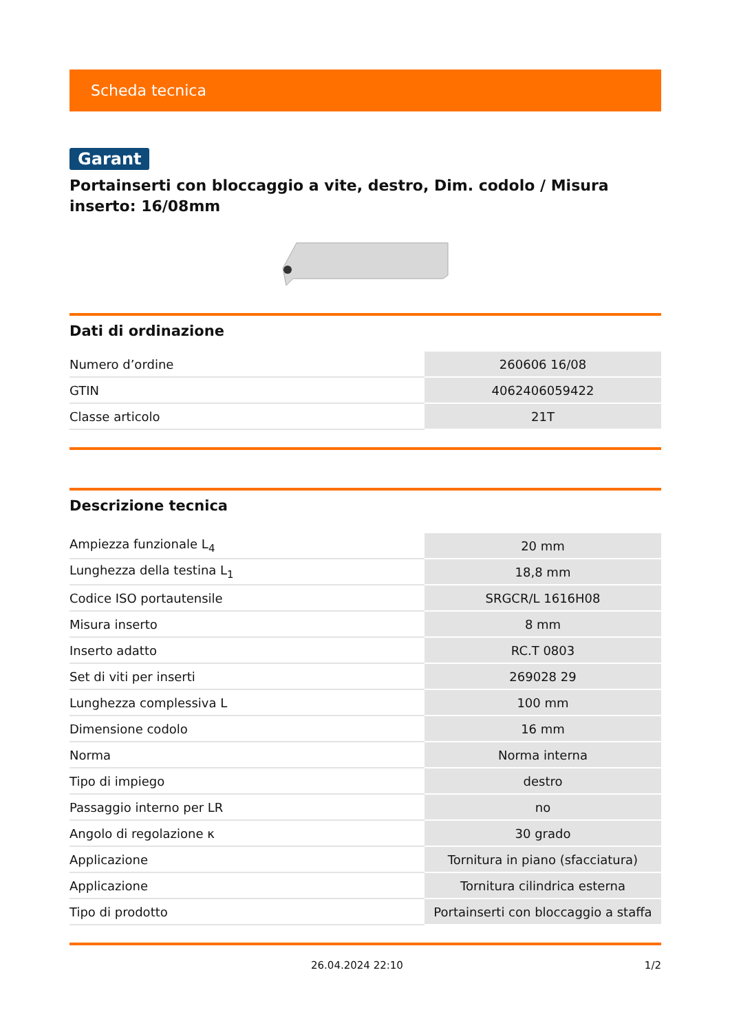Scheda tecnica
Garant
Portainserti con bloccaggio a vite, destro, Dim. codolo / Misura inserto: 16/08mm
Dati di ordinazione
| Numero d’ordine | 260606 16/08 |
| GTIN | 4062406059422 |
| Classe articolo | 21T |
Descrizione tecnica
| Ampiezza funzionale L<sub>4</sub> | 20 mm |
| Lunghezza della testina L<sub>1</sub> | 18,8 mm |
| Codice ISO portautensile | SRGCR/L 1616H08 |
| Misura inserto | 8 mm |
| Inserto adatto | RC.T 0803 |
| Set di viti per inserti | 269028 29 |
| Lunghezza complessiva L | 100 mm |
| Dimensione codolo | 16 mm |
| Norma | Norma interna |
| Tipo di impiego | destro |
| Passaggio interno per LR | no |
| Angolo di regolazione κ | 30 grado |
| Applicazione | Tornitura in piano (sfacciatura) |
| Applicazione | Tornitura cilindrica esterna |
| Tipo di prodotto | Portainserti con bloccaggio a staffa |
26.04.2024 22:10 1/2